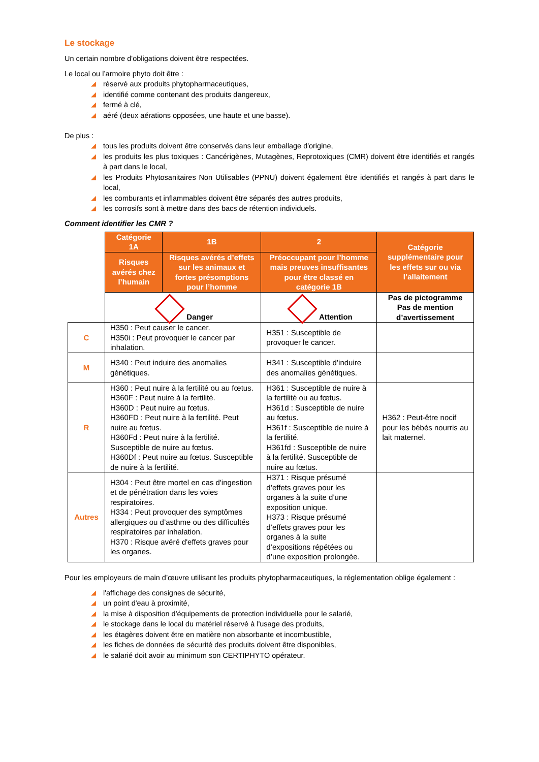Le stockage
Un certain nombre d'obligations doivent être respectées.
Le local ou l’armoire phyto doit être :
◢ réservé aux produits phytopharmaceutiques,
◢ identifié comme contenant des produits dangereux,
◢ fermé à clé,
◢ aéré (deux aérations opposées, une haute et une basse).
De plus :
◢ tous les produits doivent être conservés dans leur emballage d'origine,
◢ les produits les plus toxiques : Cancérigènes, Mutagènes, Reprotoxiques (CMR) doivent être identifiés et rangés à part dans le local,
◢ les Produits Phytosanitaires Non Utilisables (PPNU) doivent également être identifiés et rangés à part dans le local,
◢ les comburants et inflammables doivent être séparés des autres produits,
◢ les corrosifs sont à mettre dans des bacs de rétention individuels.
Comment identifier les CMR ?
| | Catégorie 1A | 1B | 2 | Catégorie supplémentaire pour les effets sur ou via l’allaitement |
| | Risques avérés chez l’humain | Risques avérés d’effets sur les animaux et fortes présomptions pour l’homme | Préoccupant pour l’homme mais preuves insuffisantes pour être classé en catégorie 1B | |
| | Danger | | Attention | Pas de pictogramme Pas de mention d’avertissement |
| C | H350 : Peut causer le cancer. H350i : Peut provoquer le cancer par inhalation. | | H351 : Susceptible de provoquer le cancer. | |
| M | H340 : Peut induire des anomalies génétiques. | | H341 : Susceptible d’induire des anomalies génétiques. | |
| R | H360 : Peut nuire à la fertilité ou au fœtus. H360F : Peut nuire à la fertilité. H360D : Peut nuire au fœtus. H360FD : Peut nuire à la fertilité. Peut nuire au fœtus. H360Fd : Peut nuire à la fertilité. Susceptible de nuire au fœtus. H360Df : Peut nuire au fœtus. Susceptible de nuire à la fertilité. | | H361 : Susceptible de nuire à la fertilité ou au fœtus. H361d : Susceptible de nuire au fœtus. H361f : Susceptible de nuire à la fertilité. H361fd : Susceptible de nuire à la fertilité. Susceptible de nuire au fœtus. | H362 : Peut-être nocif pour les bébés nourris au lait maternel. |
| Autres | H304 : Peut être mortel en cas d'ingestion et de pénétration dans les voies respiratoires. H334 : Peut provoquer des symptômes allergiques ou d’asthme ou des difficultés respiratoires par inhalation. H370 : Risque avéré d'effets graves pour les organes. | | H371 : Risque présumé d’effets graves pour les organes à la suite d’une exposition unique. H373 : Risque présumé d’effets graves pour les organes à la suite d’expositions répétées ou d’une exposition prolongée. | |
Pour les employeurs de main d’œuvre utilisant les produits phytopharmaceutiques, la réglementation oblige également :
◢ l'affichage des consignes de sécurité,
◢ un point d'eau à proximité,
◢ la mise à disposition d'équipements de protection individuelle pour le salarié,
◢ le stockage dans le local du matériel réservé à l'usage des produits,
◢ les étagères doivent être en matière non absorbante et incombustible,
◢ les fiches de données de sécurité des produits doivent être disponibles,
◢ le salarié doit avoir au minimum son CERTIPHYTO opérateur.